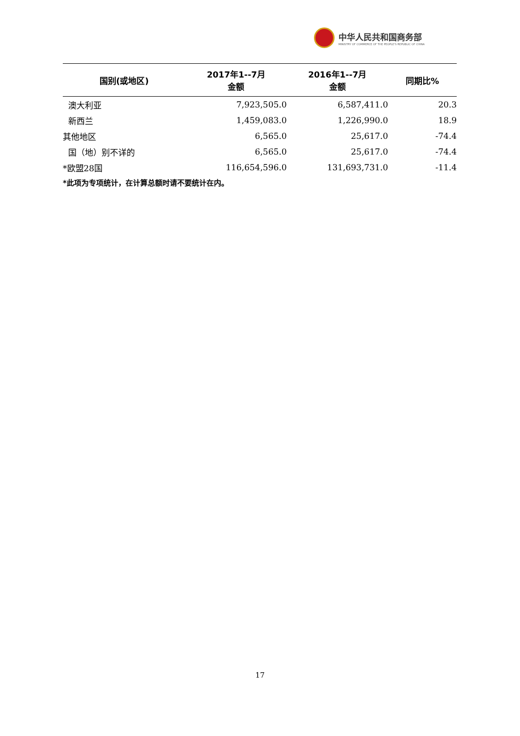中华人民共和国商务部
MINISTRY OF COMMERCE OF THE PEOPLE'S REPUBLIC OF CHINA
| 国别(或地区) | 2017年1--7月 金额 | 2016年1--7月 金额 | 同期比% |
| --- | --- | --- | --- |
| 澳大利亚 | 7,923,505.0 | 6,587,411.0 | 20.3 |
| 新西兰 | 1,459,083.0 | 1,226,990.0 | 18.9 |
| 其他地区 | 6,565.0 | 25,617.0 | -74.4 |
| 国（地）别不详的 | 6,565.0 | 25,617.0 | -74.4 |
| *欧盟28国 | 116,654,596.0 | 131,693,731.0 | -11.4 |
*此项为专项统计，在计算总额时请不要统计在内。
17